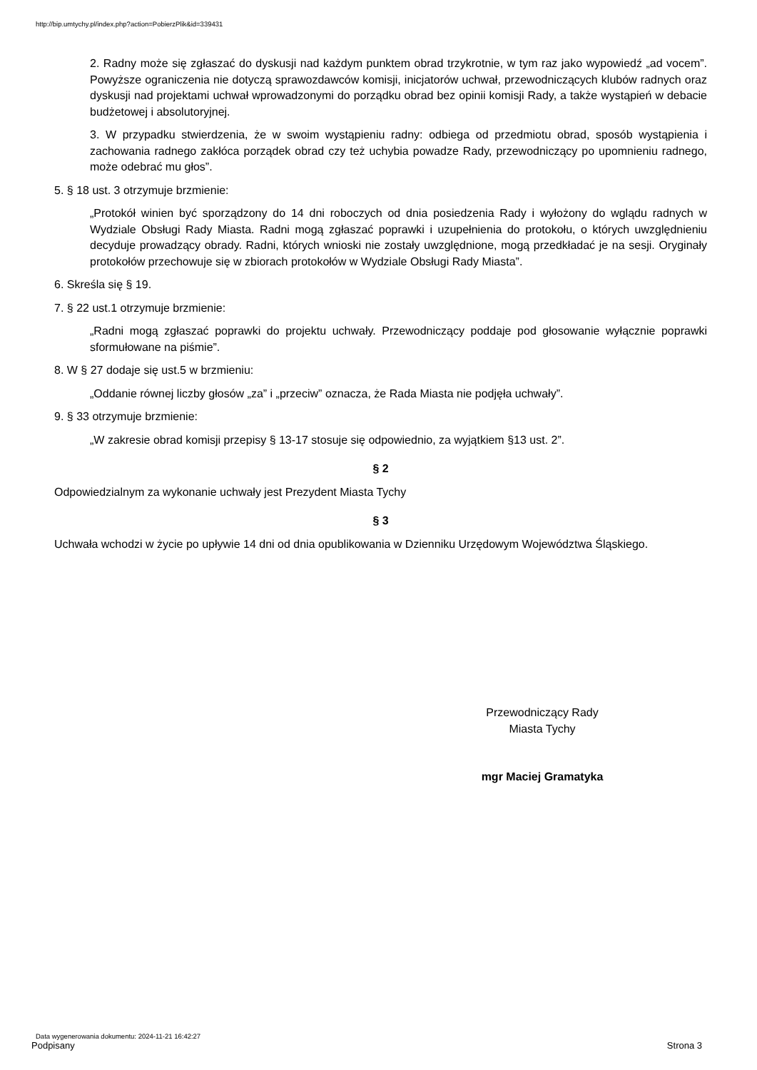http://bip.umtychy.pl/index.php?action=PobierzPlik&id=339431
2. Radny może się zgłaszać do dyskusji nad każdym punktem obrad trzykrotnie, w tym raz jako wypowiedź „ad vocem”. Powyższe ograniczenia nie dotyczą sprawozdawców komisji, inicjatorów uchwał, przewodniczących klubów radnych oraz dyskusji nad projektami uchwał wprowadzonymi do porządku obrad bez opinii komisji Rady, a także wystąpień w debacie budżetowej i absolutoryjnej.
3. W przypadku stwierdzenia, że w swoim wystąpieniu radny: odbiega od przedmiotu obrad, sposób wystąpienia i zachowania radnego zakłóca porządek obrad czy też uchybia powadze Rady, przewodniczący po upomnieniu radnego, może odebrać mu głos”.
5. § 18 ust. 3 otrzymuje brzmienie:
„Protokół winien być sporządzony do 14 dni roboczych od dnia posiedzenia Rady i wyłożony do wglądu radnych w Wydziale Obsługi Rady Miasta. Radni mogą zgłaszać poprawki i uzupełnienia do protokołu, o których uwzględnieniu decyduje prowadzący obrady. Radni, których wnioski nie zostały uwzględnione, mogą przedkładać je na sesji. Oryginały protokołów przechowuje się w zbiorach protokołów w Wydziale Obsługi Rady Miasta”.
6. Skreśla się § 19.
7. § 22 ust.1 otrzymuje brzmienie:
„Radni mogą zgłaszać poprawki do projektu uchwały. Przewodniczący poddaje pod głosowanie wyłącznie poprawki sformułowane na piśmie”.
8. W § 27 dodaje się ust.5 w brzmieniu:
„Oddanie równej liczby głosów „za” i „przeciw” oznacza, że Rada Miasta nie podjęła uchwały”.
9. § 33 otrzymuje brzmienie:
„W zakresie obrad komisji przepisy § 13-17 stosuje się odpowiednio, za wyjątkiem §13 ust. 2”.
§ 2
Odpowiedzialnym za wykonanie uchwały jest Prezydent Miasta Tychy
§ 3
Uchwała wchodzi w życie po upływie 14 dni od dnia opublikowania w Dzienniku Urzędowym Województwa Śląskiego.
Przewodniczący Rady
Miasta Tychy
mgr Maciej Gramatyka
Data wygenerowania dokumentu: 2024-11-21 16:42:27
Podpisany
Strona 3